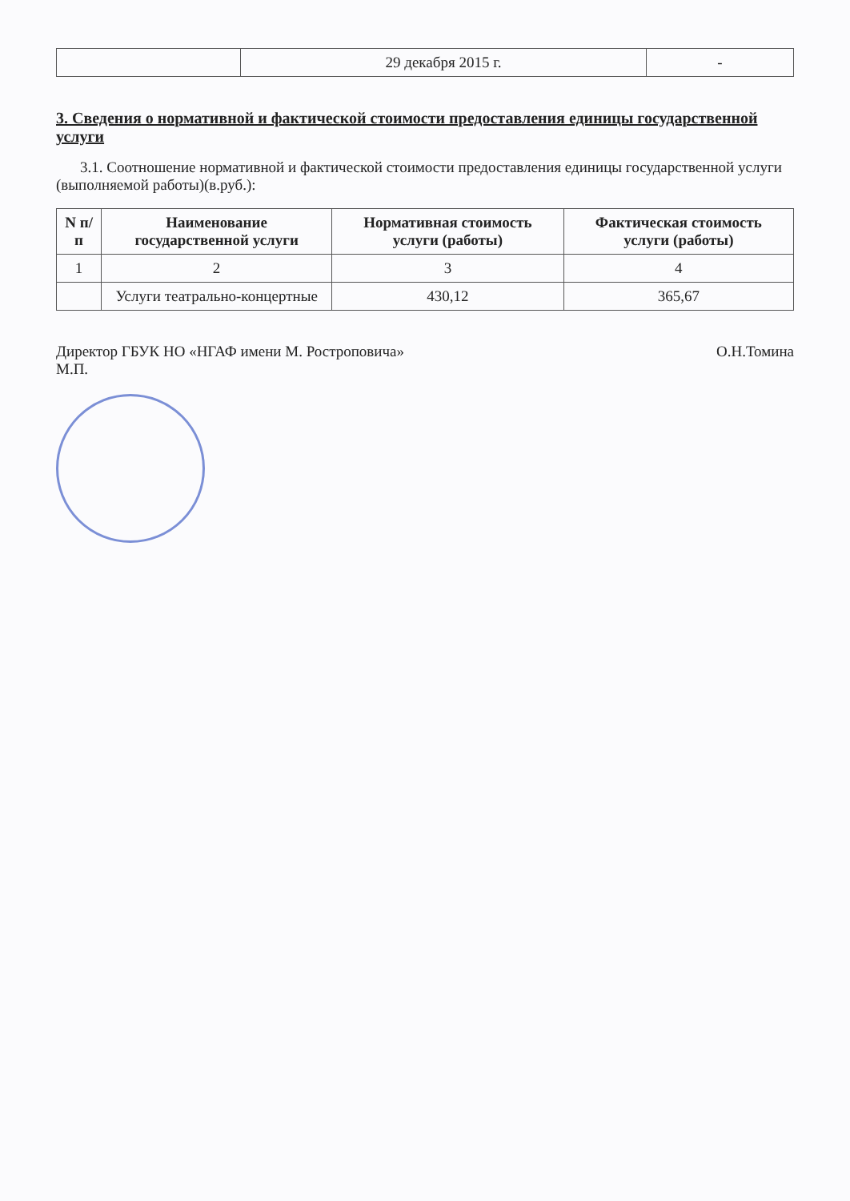| | 29 декабря 2015 г. | - |
3. Сведения о нормативной и фактической стоимости предоставления единицы государственной услуги
3.1. Соотношение нормативной и фактической стоимости предоставления единицы государственной услуги (выполняемой работы)(в.руб.):
| N п/п | Наименование государственной услуги | Нормативная стоимость услуги (работы) | Фактическая стоимость услуги (работы) |
| --- | --- | --- | --- |
| 1 | 2 | 3 | 4 |
| | Услуги театрально-концертные | 430,12 | 365,67 |
Директор ГБУК НО «НГАФ имени М. Ростроповича» О.Н.Томина
М.П.